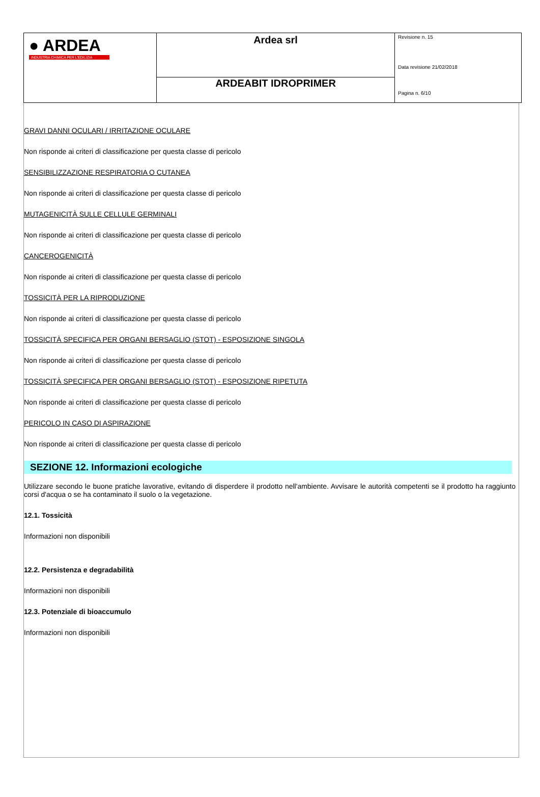| ● ARDEA INDUSTRIA CHIMICA PER L'EDILIZIA | Ardea srl | Revisione n. 15 Data revisione 21/02/2018 Pagina n. 6/10 |
| | ARDEABIT IDROPRIMER | |
GRAVI DANNI OCULARI / IRRITAZIONE OCULARE
Non risponde ai criteri di classificazione per questa classe di pericolo
SENSIBILIZZAZIONE RESPIRATORIA O CUTANEA
Non risponde ai criteri di classificazione per questa classe di pericolo
MUTAGENICITÀ SULLE CELLULE GERMINALI
Non risponde ai criteri di classificazione per questa classe di pericolo
CANCEROGENICITÀ
Non risponde ai criteri di classificazione per questa classe di pericolo
TOSSICITÀ PER LA RIPRODUZIONE
Non risponde ai criteri di classificazione per questa classe di pericolo
TOSSICITÀ SPECIFICA PER ORGANI BERSAGLIO (STOT) - ESPOSIZIONE SINGOLA
Non risponde ai criteri di classificazione per questa classe di pericolo
TOSSICITÀ SPECIFICA PER ORGANI BERSAGLIO (STOT) - ESPOSIZIONE RIPETUTA
Non risponde ai criteri di classificazione per questa classe di pericolo
PERICOLO IN CASO DI ASPIRAZIONE
Non risponde ai criteri di classificazione per questa classe di pericolo
SEZIONE 12. Informazioni ecologiche
Utilizzare secondo le buone pratiche lavorative, evitando di disperdere il prodotto nell'ambiente. Avvisare le autorità competenti se il prodotto ha raggiunto corsi d'acqua o se ha contaminato il suolo o la vegetazione.
12.1. Tossicità
Informazioni non disponibili
12.2. Persistenza e degradabilità
Informazioni non disponibili
12.3. Potenziale di bioaccumulo
Informazioni non disponibili